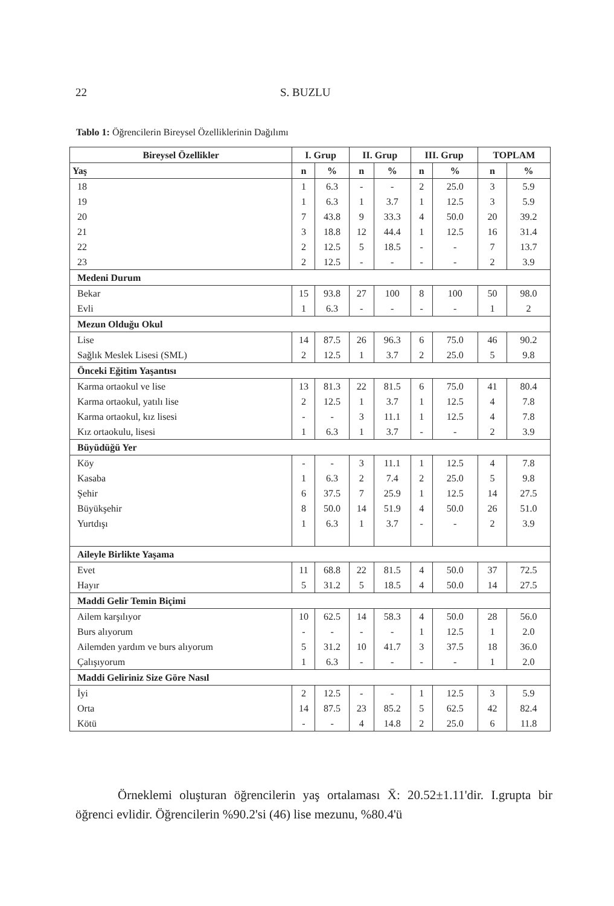22 S. BUZLU
Tablo 1: Öğrencilerin Bireysel Özelliklerinin Dağılımı
| Bireysel Özellikler | I. Grup | | II. Grup | | III. Grup | | TOPLAM | |
| --- | --- | --- | --- | --- | --- | --- | --- | --- |
| Yaş | n | % | n | % | n | % | n | % |
| 18 | 1 | 6.3 | - | - | 2 | 25.0 | 3 | 5.9 |
| 19 | 1 | 6.3 | 1 | 3.7 | 1 | 12.5 | 3 | 5.9 |
| 20 | 7 | 43.8 | 9 | 33.3 | 4 | 50.0 | 20 | 39.2 |
| 21 | 3 | 18.8 | 12 | 44.4 | 1 | 12.5 | 16 | 31.4 |
| 22 | 2 | 12.5 | 5 | 18.5 | - | - | 7 | 13.7 |
| 23 | 2 | 12.5 | - | - | - | - | 2 | 3.9 |
| Medeni Durum | | | | | | | | |
| Bekar | 15 | 93.8 | 27 | 100 | 8 | 100 | 50 | 98.0 |
| Evli | 1 | 6.3 | - | - | - | - | 1 | 2 |
| Mezun Olduğu Okul | | | | | | | | |
| Lise | 14 | 87.5 | 26 | 96.3 | 6 | 75.0 | 46 | 90.2 |
| Sağlık Meslek Lisesi (SML) | 2 | 12.5 | 1 | 3.7 | 2 | 25.0 | 5 | 9.8 |
| Önceki Eğitim Yaşantısı | | | | | | | | |
| Karma ortaokul ve lise | 13 | 81.3 | 22 | 81.5 | 6 | 75.0 | 41 | 80.4 |
| Karma ortaokul, yatılı lise | 2 | 12.5 | 1 | 3.7 | 1 | 12.5 | 4 | 7.8 |
| Karma ortaokul, kız lisesi | - | - | 3 | 11.1 | 1 | 12.5 | 4 | 7.8 |
| Kız ortaokulu, lisesi | 1 | 6.3 | 1 | 3.7 | - | - | 2 | 3.9 |
| Büyüdüğü Yer | | | | | | | | |
| Köy | - | - | 3 | 11.1 | 1 | 12.5 | 4 | 7.8 |
| Kasaba | 1 | 6.3 | 2 | 7.4 | 2 | 25.0 | 5 | 9.8 |
| Şehir | 6 | 37.5 | 7 | 25.9 | 1 | 12.5 | 14 | 27.5 |
| Büyükşehir | 8 | 50.0 | 14 | 51.9 | 4 | 50.0 | 26 | 51.0 |
| Yurtdışı | 1 | 6.3 | 1 | 3.7 | - | - | 2 | 3.9 |
| Aileyle Birlikte Yaşama | | | | | | | | |
| Evet | 11 | 68.8 | 22 | 81.5 | 4 | 50.0 | 37 | 72.5 |
| Hayır | 5 | 31.2 | 5 | 18.5 | 4 | 50.0 | 14 | 27.5 |
| Maddi Gelir Temin Biçimi | | | | | | | | |
| Ailem karşılıyor | 10 | 62.5 | 14 | 58.3 | 4 | 50.0 | 28 | 56.0 |
| Burs alıyorum | - | - | - | - | 1 | 12.5 | 1 | 2.0 |
| Ailemden yardım ve burs alıyorum | 5 | 31.2 | 10 | 41.7 | 3 | 37.5 | 18 | 36.0 |
| Çalışıyorum | 1 | 6.3 | - | - | - | - | 1 | 2.0 |
| Maddi Geliriniz Size Göre Nasıl | | | | | | | | |
| İyi | 2 | 12.5 | - | - | 1 | 12.5 | 3 | 5.9 |
| Orta | 14 | 87.5 | 23 | 85.2 | 5 | 62.5 | 42 | 82.4 |
| Kötü | - | - | 4 | 14.8 | 2 | 25.0 | 6 | 11.8 |
Örneklemi oluşturan öğrencilerin yaş ortalaması X̄: 20.52±1.11'dir. I.grupta bir öğrenci evlidir. Öğrencilerin %90.2'si (46) lise mezunu, %80.4'ü